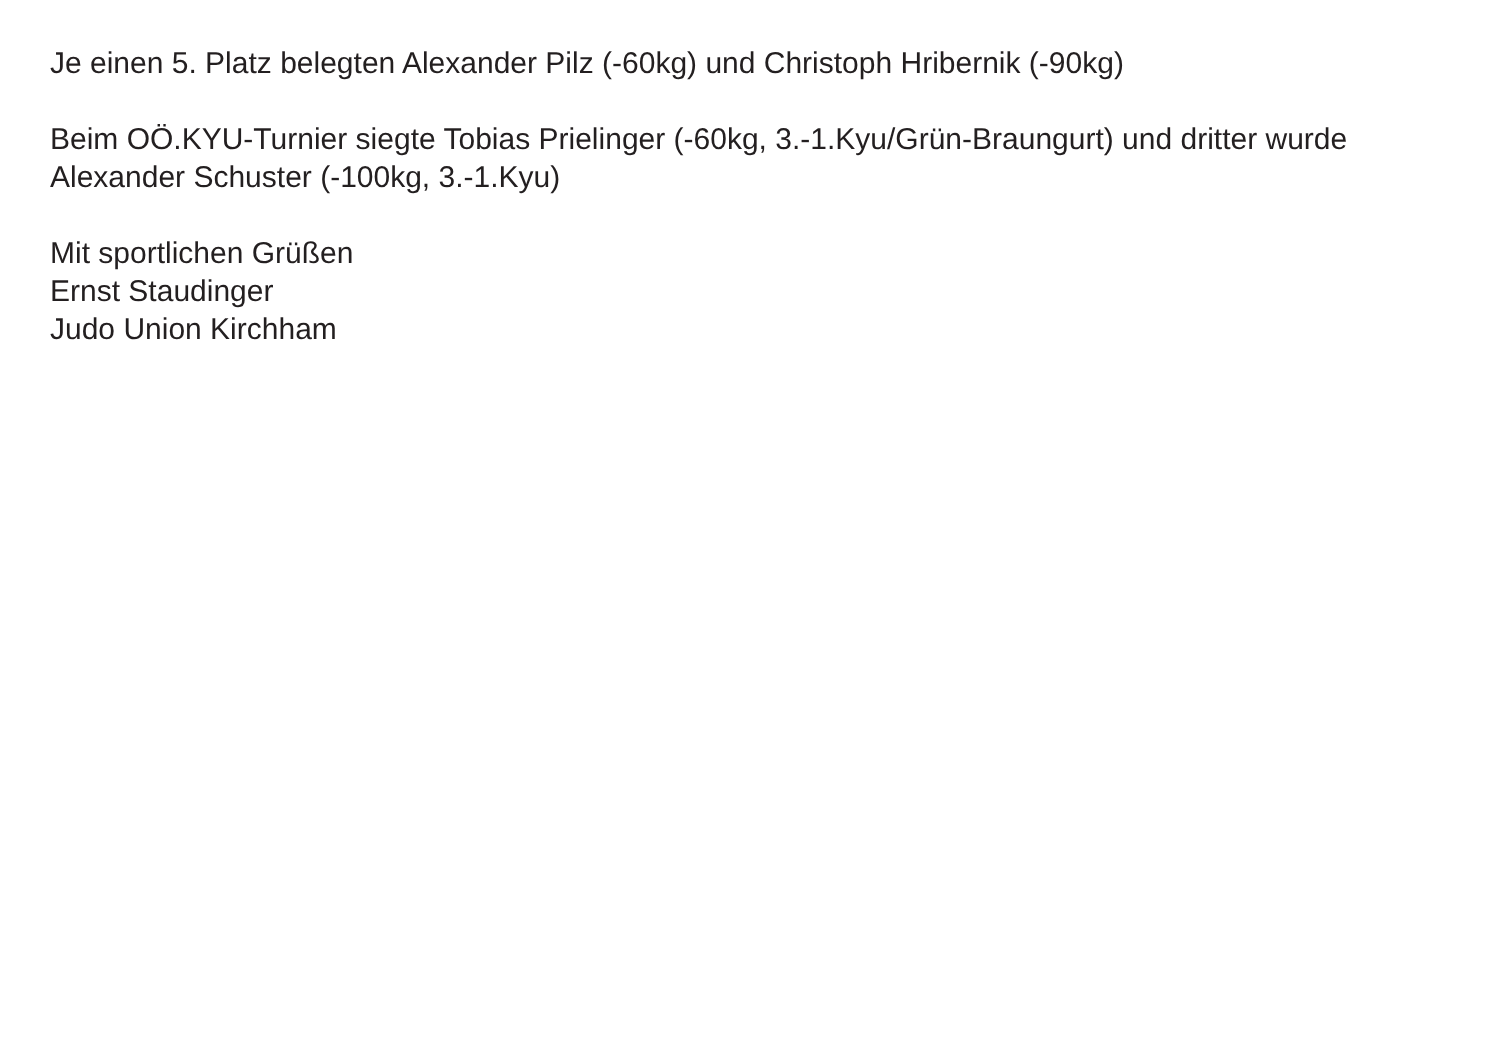Je einen 5. Platz belegten Alexander Pilz (-60kg) und Christoph Hribernik (-90kg)
Beim OÖ.KYU-Turnier siegte Tobias Prielinger (-60kg, 3.-1.Kyu/Grün-Braungurt) und dritter wurde
Alexander Schuster (-100kg, 3.-1.Kyu)
Mit sportlichen Grüßen
Ernst Staudinger
Judo Union Kirchham